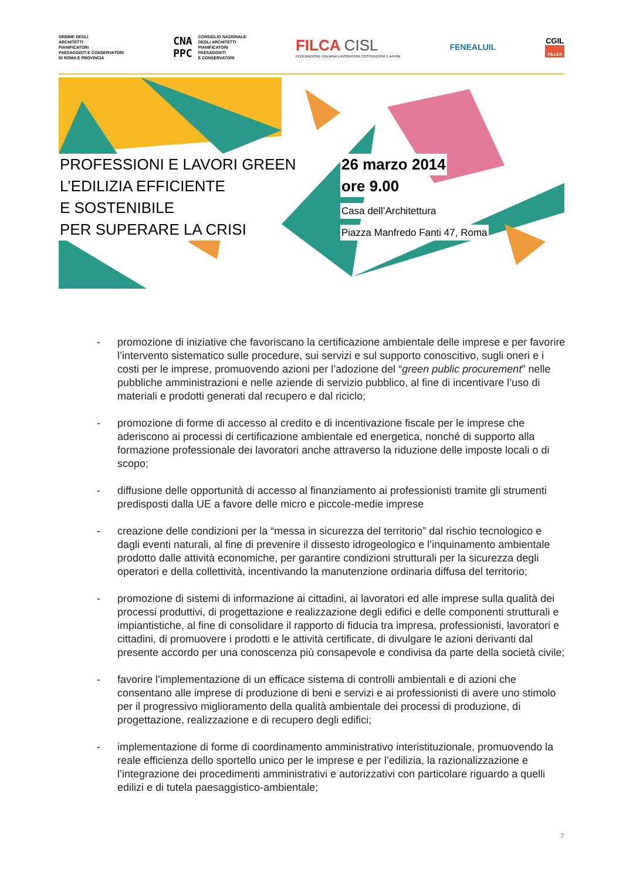ORDINE DEGLI
ARCHITETTI
PIANIFICATORI
PAESAGGISTI E CONSERVATORI
DI ROMA E PROVINCIA
CNA
PPC
CONSIGLIO NAZIONALE
DEGLI ARCHITETTI
PIANIFICATORI
PAESAGGISTI
E CONSERVATORI
FILCA CISL
FEDERAZIONE ITALIANA LAVORATORI COSTRUZIONI E AFFINI
FENEALUIL
CGIL
FILLEA
PROFESSIONI E LAVORI GREEN
L’EDILIZIA EFFICIENTE
E SOSTENIBILE
PER SUPERARE LA CRISI
26 marzo 2014
ore 9.00
Casa dell’Architettura
Piazza Manfredo Fanti 47, Roma
- promozione di iniziative che favoriscano la certificazione ambientale delle imprese e per favorire l’intervento sistematico sulle procedure, sui servizi e sul supporto conoscitivo, sugli oneri e i costi per le imprese, promuovendo azioni per l’adozione del “green public procurement” nelle pubbliche amministrazioni e nelle aziende di servizio pubblico, al fine di incentivare l’uso di materiali e prodotti generati dal recupero e dal riciclo;
- promozione di forme di accesso al credito e di incentivazione fiscale per le imprese che aderiscono ai processi di certificazione ambientale ed energetica, nonché di supporto alla formazione professionale dei lavoratori anche attraverso la riduzione delle imposte locali o di scopo;
- diffusione delle opportunità di accesso al finanziamento ai professionisti tramite gli strumenti predisposti dalla UE a favore delle micro e piccole-medie imprese
- creazione delle condizioni per la “messa in sicurezza del territorio” dal rischio tecnologico e dagli eventi naturali, al fine di prevenire il dissesto idrogeologico e l’inquinamento ambientale prodotto dalle attività economiche, per garantire condizioni strutturali per la sicurezza degli operatori e della collettività, incentivando la manutenzione ordinaria diffusa del territorio;
- promozione di sistemi di informazione ai cittadini, ai lavoratori ed alle imprese sulla qualità dei processi produttivi, di progettazione e realizzazione degli edifici e delle componenti strutturali e impiantistiche, al fine di consolidare il rapporto di fiducia tra impresa, professionisti, lavoratori e cittadini, di promuovere i prodotti e le attività certificate, di divulgare le azioni derivanti dal presente accordo per una conoscenza più consapevole e condivisa da parte della società civile;
- favorire l’implementazione di un efficace sistema di controlli ambientali e di azioni che consentano alle imprese di produzione di beni e servizi e ai professionisti di avere uno stimolo per il progressivo miglioramento della qualità ambientale dei processi di produzione, di progettazione, realizzazione e di recupero degli edifici;
- implementazione di forme di coordinamento amministrativo interistituzionale, promuovendo la reale efficienza dello sportello unico per le imprese e per l’edilizia, la razionalizzazione e l’integrazione dei procedimenti amministrativi e autorizzativi con particolare riguardo a quelli edilizi e di tutela paesaggistico-ambientale;
7